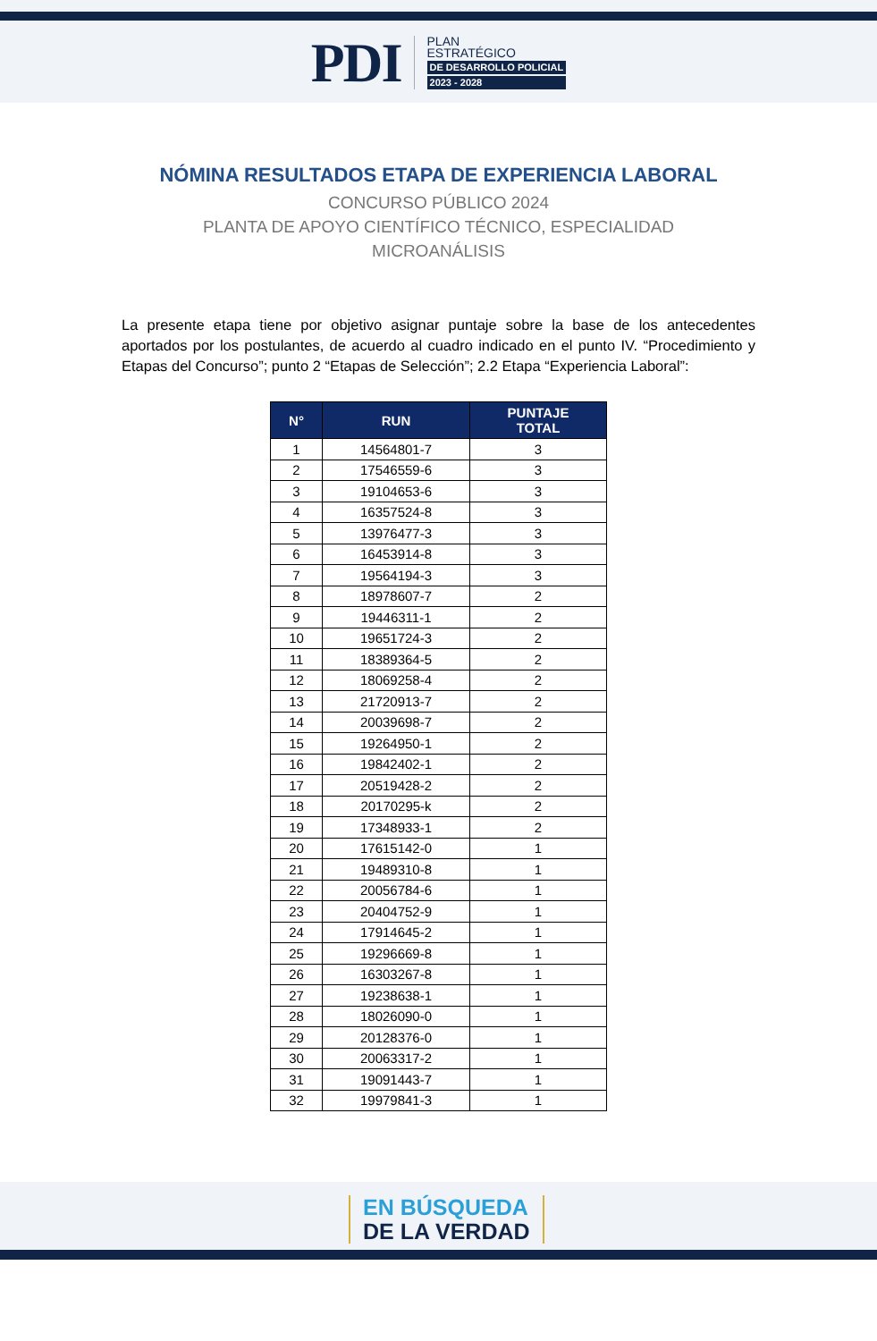PDI
PLAN
ESTRATÉGICO
DE DESARROLLO POLICIAL
2023 - 2028
NÓMINA RESULTADOS ETAPA DE EXPERIENCIA LABORAL
CONCURSO PÚBLICO 2024
PLANTA DE APOYO CIENTÍFICO TÉCNICO, ESPECIALIDAD
MICROANÁLISIS
La presente etapa tiene por objetivo asignar puntaje sobre la base de los antecedentes aportados por los postulantes, de acuerdo al cuadro indicado en el punto IV. “Procedimiento y Etapas del Concurso”; punto 2 “Etapas de Selección”; 2.2 Etapa “Experiencia Laboral”:
| N° | RUN | PUNTAJE TOTAL |
| --- | --- | --- |
| 1 | 14564801-7 | 3 |
| 2 | 17546559-6 | 3 |
| 3 | 19104653-6 | 3 |
| 4 | 16357524-8 | 3 |
| 5 | 13976477-3 | 3 |
| 6 | 16453914-8 | 3 |
| 7 | 19564194-3 | 3 |
| 8 | 18978607-7 | 2 |
| 9 | 19446311-1 | 2 |
| 10 | 19651724-3 | 2 |
| 11 | 18389364-5 | 2 |
| 12 | 18069258-4 | 2 |
| 13 | 21720913-7 | 2 |
| 14 | 20039698-7 | 2 |
| 15 | 19264950-1 | 2 |
| 16 | 19842402-1 | 2 |
| 17 | 20519428-2 | 2 |
| 18 | 20170295-k | 2 |
| 19 | 17348933-1 | 2 |
| 20 | 17615142-0 | 1 |
| 21 | 19489310-8 | 1 |
| 22 | 20056784-6 | 1 |
| 23 | 20404752-9 | 1 |
| 24 | 17914645-2 | 1 |
| 25 | 19296669-8 | 1 |
| 26 | 16303267-8 | 1 |
| 27 | 19238638-1 | 1 |
| 28 | 18026090-0 | 1 |
| 29 | 20128376-0 | 1 |
| 30 | 20063317-2 | 1 |
| 31 | 19091443-7 | 1 |
| 32 | 19979841-3 | 1 |
EN BÚSQUEDA
DE LA VERDAD